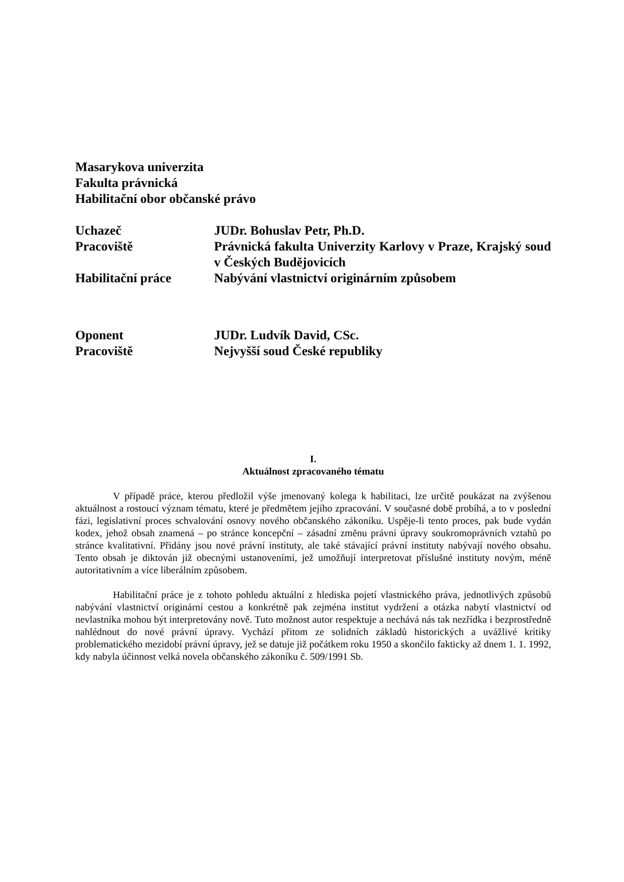Masarykova univerzita
Fakulta právnická
Habilitační obor občanské právo
Uchazeč JUDr. Bohuslav Petr, Ph.D.
Pracoviště Právnická fakulta Univerzity Karlovy v Praze, Krajský soud v Českých Budějovicích
Habilitační práce Nabývání vlastnictví originárním způsobem
Oponent JUDr. Ludvík David, CSc.
Pracoviště Nejvyšší soud České republiky
I.
Aktuálnost zpracovaného tématu
V případě práce, kterou předložil výše jmenovaný kolega k habilitaci, lze určitě poukázat na zvýšenou aktuálnost a rostoucí význam tématu, které je předmětem jejího zpracování. V současné době probíhá, a to v poslední fázi, legislativní proces schvalování osnovy nového občanského zákoníku. Uspěje-li tento proces, pak bude vydán kodex, jehož obsah znamená – po stránce koncepční – zásadní změnu právní úpravy soukromoprávních vztahů po stránce kvalitativní. Přidány jsou nové právní instituty, ale také stávající právní instituty nabývají nového obsahu. Tento obsah je diktován již obecnými ustanoveními, jež umožňují interpretovat příslušné instituty novým, méně autoritativním a více liberálním způsobem.
Habilitační práce je z tohoto pohledu aktuální z hlediska pojetí vlastnického práva, jednotlivých způsobů nabývání vlastnictví originární cestou a konkrétně pak zejména institut vydržení a otázka nabytí vlastnictví od nevlastníka mohou být interpretovány nově. Tuto možnost autor respektuje a nechává nás tak nezřídka i bezprostředně nahlédnout do nové právní úpravy. Vychází přitom ze solidních základů historických a uvážlivé kritiky problematického mezidobí právní úpravy, jež se datuje již počátkem roku 1950 a skončilo fakticky až dnem 1. 1. 1992, kdy nabyla účinnost velká novela občanského zákoníku č. 509/1991 Sb.